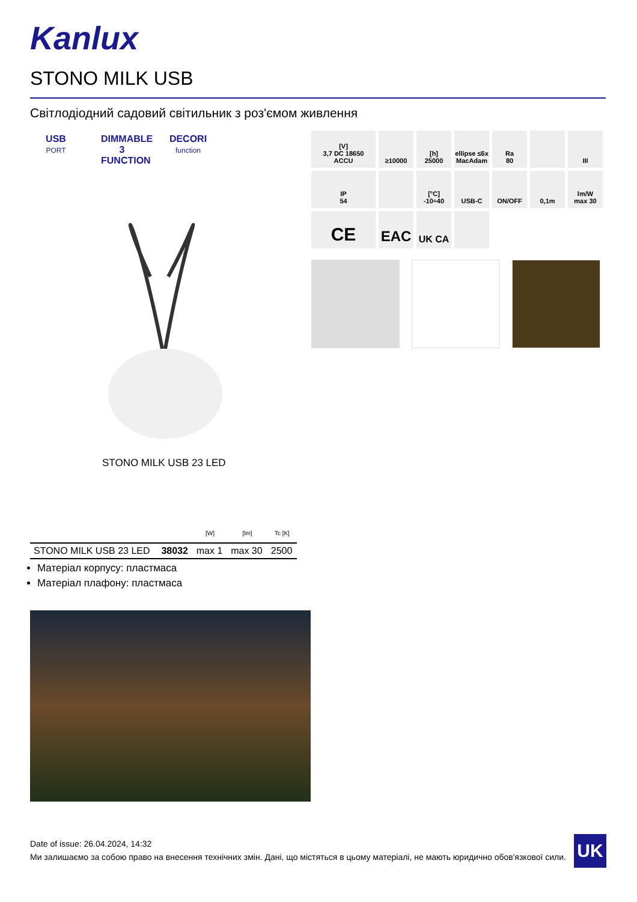Kanlux
STONO MILK USB
Світлодіодний садовий світильник з роз'ємом живлення
USB
PORT
DIMMABLE 3 FUNCTION
DECORI
function
[V]
3,7 DC 18650
ACCU
≥10000
[h]
25000
ellipse ≤6x MacAdam
Ra
80
III
IP
54
[°C]
-10÷40
USB-C
ON/OFF
0,1m
lm/W
max 30
CE
EAC
UK CA
STONO MILK USB 23 LED
| | | [W] | [lm] | Tc [K] |
| --- | --- | --- | --- | --- |
| STONO MILK USB 23 LED | 38032 | max 1 | max 30 | 2500 |
Матеріал корпусу: пластмаса
Матеріал плафону: пластмаса
Date of issue: 26.04.2024, 14:32
Ми залишаємо за собою право на внесення технічних змін. Дані, що містяться в цьому матеріалі, не мають юридично обов'язкової сили.
UK